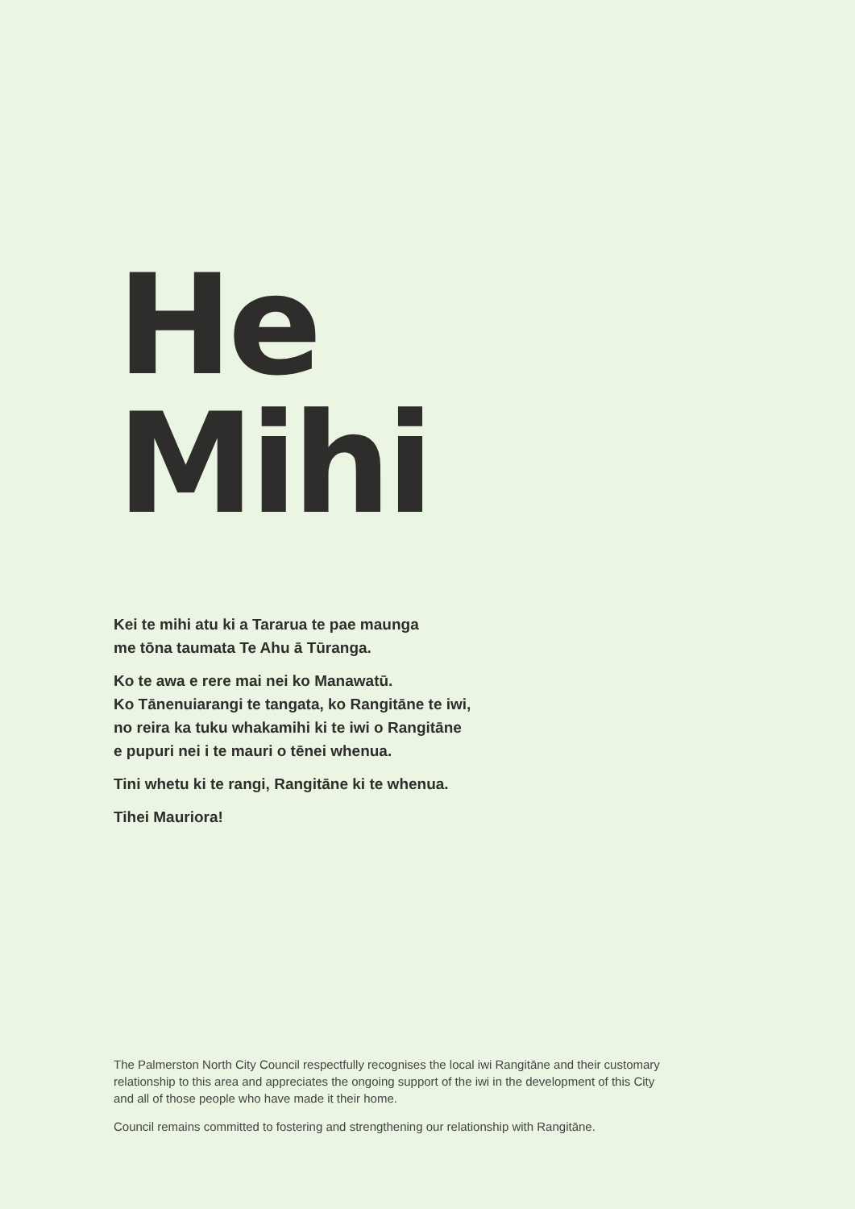He
Mihi
Kei te mihi atu ki a Tararua te pae maunga
me tōna taumata Te Ahu ā Tūranga.
Ko te awa e rere mai nei ko Manawatū.
Ko Tānenuiarangi te tangata, ko Rangitāne te iwi,
no reira ka tuku whakamihi ki te iwi o Rangitāne
e pupuri nei i te mauri o tēnei whenua.
Tini whetu ki te rangi, Rangitāne ki te whenua.
Tihei Mauriora!
The Palmerston North City Council respectfully recognises the local iwi Rangitāne and their customary relationship to this area and appreciates the ongoing support of the iwi in the development of this City and all of those people who have made it their home.
Council remains committed to fostering and strengthening our relationship with Rangitāne.